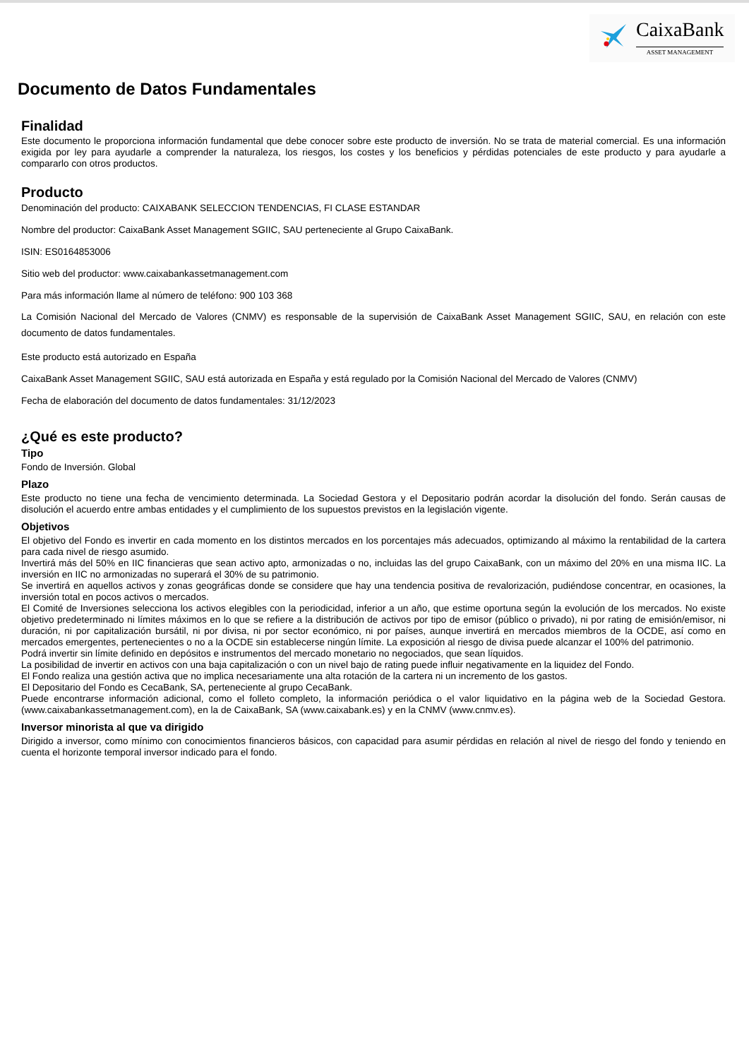CaixaBank
ASSET MANAGEMENT
Documento de Datos Fundamentales
Finalidad
Este documento le proporciona información fundamental que debe conocer sobre este producto de inversión. No se trata de material comercial. Es una información exigida por ley para ayudarle a comprender la naturaleza, los riesgos, los costes y los beneficios y pérdidas potenciales de este producto y para ayudarle a compararlo con otros productos.
Producto
Denominación del producto: CAIXABANK SELECCION TENDENCIAS, FI CLASE ESTANDAR
Nombre del productor: CaixaBank Asset Management SGIIC, SAU perteneciente al Grupo CaixaBank.
ISIN: ES0164853006
Sitio web del productor: www.caixabankassetmanagement.com
Para más información llame al número de teléfono: 900 103 368
La Comisión Nacional del Mercado de Valores (CNMV) es responsable de la supervisión de CaixaBank Asset Management SGIIC, SAU, en relación con este documento de datos fundamentales.
Este producto está autorizado en España
CaixaBank Asset Management SGIIC, SAU está autorizada en España y está regulado por la Comisión Nacional del Mercado de Valores (CNMV)
Fecha de elaboración del documento de datos fundamentales: 31/12/2023
¿Qué es este producto?
Tipo
Fondo de Inversión. Global
Plazo
Este producto no tiene una fecha de vencimiento determinada. La Sociedad Gestora y el Depositario podrán acordar la disolución del fondo. Serán causas de disolución el acuerdo entre ambas entidades y el cumplimiento de los supuestos previstos en la legislación vigente.
Objetivos
El objetivo del Fondo es invertir en cada momento en los distintos mercados en los porcentajes más adecuados, optimizando al máximo la rentabilidad de la cartera para cada nivel de riesgo asumido.
Invertirá más del 50% en IIC financieras que sean activo apto, armonizadas o no, incluidas las del grupo CaixaBank, con un máximo del 20% en una misma IIC. La inversión en IIC no armonizadas no superará el 30% de su patrimonio.
Se invertirá en aquellos activos y zonas geográficas donde se considere que hay una tendencia positiva de revalorización, pudiéndose concentrar, en ocasiones, la inversión total en pocos activos o mercados.
El Comité de Inversiones selecciona los activos elegibles con la periodicidad, inferior a un año, que estime oportuna según la evolución de los mercados. No existe objetivo predeterminado ni límites máximos en lo que se refiere a la distribución de activos por tipo de emisor (público o privado), ni por rating de emisión/emisor, ni duración, ni por capitalización bursátil, ni por divisa, ni por sector económico, ni por países, aunque invertirá en mercados miembros de la OCDE, así como en mercados emergentes, pertenecientes o no a la OCDE sin establecerse ningún límite. La exposición al riesgo de divisa puede alcanzar el 100% del patrimonio.
Podrá invertir sin límite definido en depósitos e instrumentos del mercado monetario no negociados, que sean líquidos.
La posibilidad de invertir en activos con una baja capitalización o con un nivel bajo de rating puede influir negativamente en la liquidez del Fondo.
El Fondo realiza una gestión activa que no implica necesariamente una alta rotación de la cartera ni un incremento de los gastos.
El Depositario del Fondo es CecaBank, SA, perteneciente al grupo CecaBank.
Puede encontrarse información adicional, como el folleto completo, la información periódica o el valor liquidativo en la página web de la Sociedad Gestora. (www.caixabankassetmanagement.com), en la de CaixaBank, SA (www.caixabank.es) y en la CNMV (www.cnmv.es).
Inversor minorista al que va dirigido
Dirigido a inversor, como mínimo con conocimientos financieros básicos, con capacidad para asumir pérdidas en relación al nivel de riesgo del fondo y teniendo en cuenta el horizonte temporal inversor indicado para el fondo.